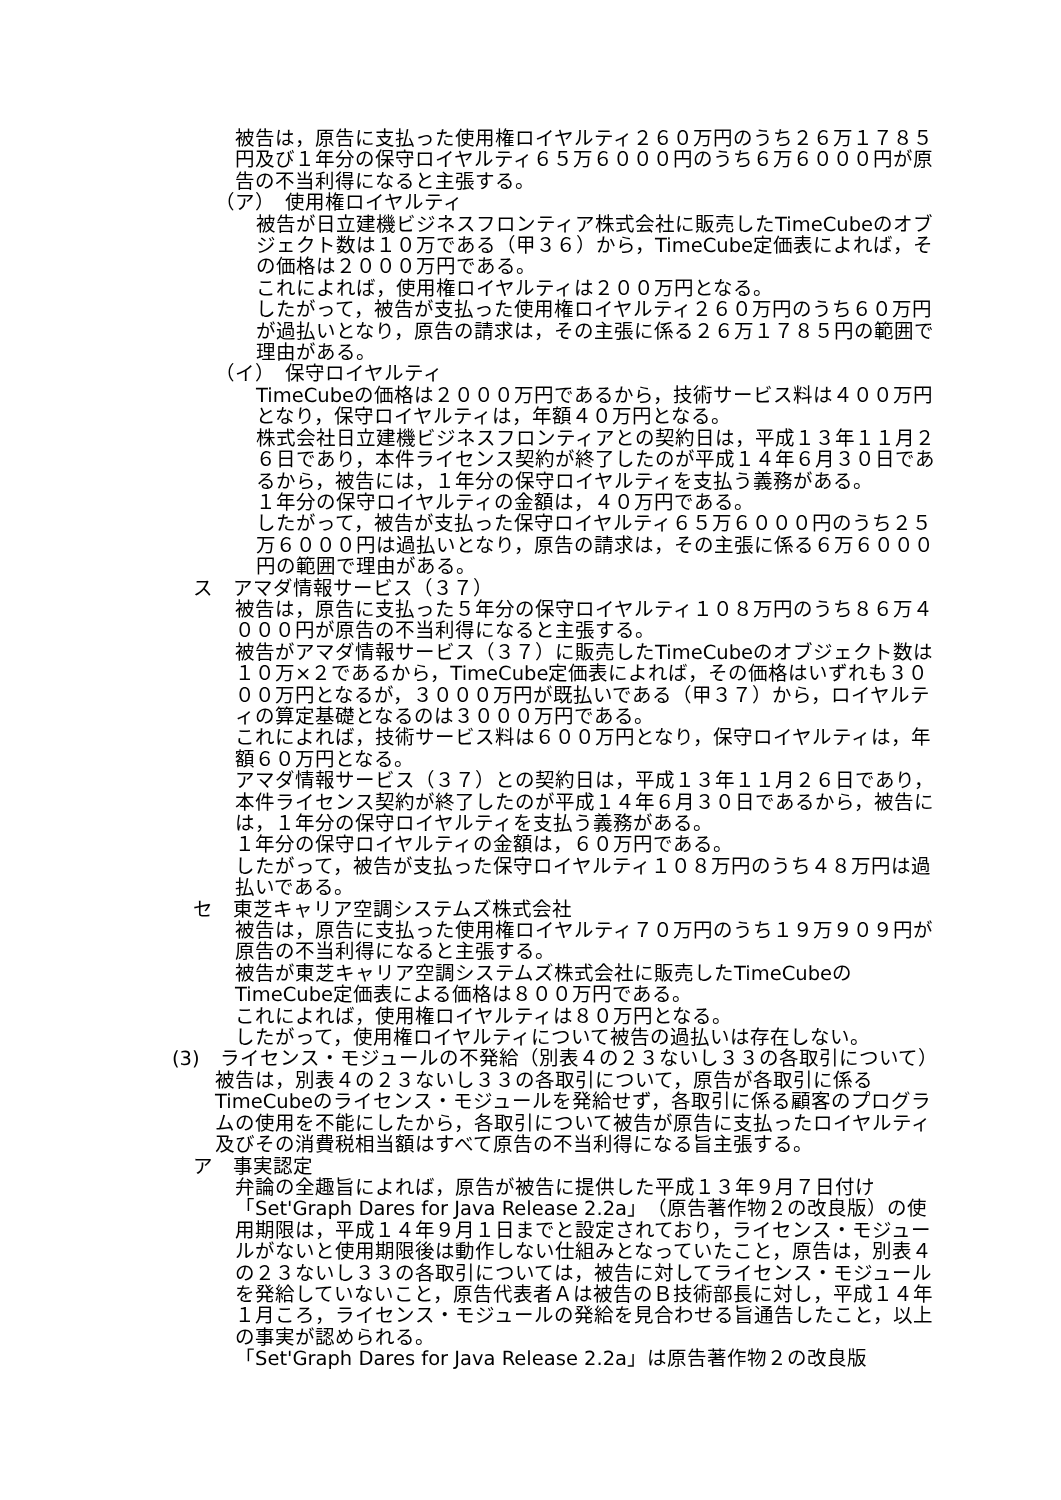被告は，原告に支払った使用権ロイヤルティ２６０万円のうち２６万１７８５円及び１年分の保守ロイヤルティ６５万６０００円のうち６万６０００円が原告の不当利得になると主張する。
（ア）　使用権ロイヤルティ
被告が日立建機ビジネスフロンティア株式会社に販売したTimeCubeのオブジェクト数は１０万である（甲３６）から，TimeCube定価表によれば，その価格は２０００万円である。
これによれば，使用権ロイヤルティは２００万円となる。
したがって，被告が支払った使用権ロイヤルティ２６０万円のうち６０万円が過払いとなり，原告の請求は，その主張に係る２６万１７８５円の範囲で理由がある。
（イ）　保守ロイヤルティ
TimeCubeの価格は２０００万円であるから，技術サービス料は４００万円となり，保守ロイヤルティは，年額４０万円となる。
株式会社日立建機ビジネスフロンティアとの契約日は，平成１３年１１月２６日であり，本件ライセンス契約が終了したのが平成１４年６月３０日であるから，被告には，１年分の保守ロイヤルティを支払う義務がある。
１年分の保守ロイヤルティの金額は，４０万円である。
したがって，被告が支払った保守ロイヤルティ６５万６０００円のうち２５万６０００円は過払いとなり，原告の請求は，その主張に係る６万６０００円の範囲で理由がある。
ス　アマダ情報サービス（３７）
被告は，原告に支払った５年分の保守ロイヤルティ１０８万円のうち８６万４０００円が原告の不当利得になると主張する。
被告がアマダ情報サービス（３７）に販売したTimeCubeのオブジェクト数は１０万×２であるから，TimeCube定価表によれば，その価格はいずれも３０００万円となるが，３０００万円が既払いである（甲３７）から，ロイヤルティの算定基礎となるのは３０００万円である。
これによれば，技術サービス料は６００万円となり，保守ロイヤルティは，年額６０万円となる。
アマダ情報サービス（３７）との契約日は，平成１３年１１月２６日であり，本件ライセンス契約が終了したのが平成１４年６月３０日であるから，被告には，１年分の保守ロイヤルティを支払う義務がある。
１年分の保守ロイヤルティの金額は，６０万円である。
したがって，被告が支払った保守ロイヤルティ１０８万円のうち４８万円は過払いである。
セ　東芝キャリア空調システムズ株式会社
被告は，原告に支払った使用権ロイヤルティ７０万円のうち１９万９０９円が原告の不当利得になると主張する。
被告が東芝キャリア空調システムズ株式会社に販売したTimeCubeのTimeCube定価表による価格は８００万円である。
これによれば，使用権ロイヤルティは８０万円となる。
したがって，使用権ロイヤルティについて被告の過払いは存在しない。
(3)　ライセンス・モジュールの不発給（別表４の２３ないし３３の各取引について）
被告は，別表４の２３ないし３３の各取引について，原告が各取引に係るTimeCubeのライセンス・モジュールを発給せず，各取引に係る顧客のプログラムの使用を不能にしたから，各取引について被告が原告に支払ったロイヤルティ及びその消費税相当額はすべて原告の不当利得になる旨主張する。
ア　事実認定
弁論の全趣旨によれば，原告が被告に提供した平成１３年９月７日付け「Set'Graph Dares for Java Release 2.2a」（原告著作物２の改良版）の使用期限は，平成１４年９月１日までと設定されており，ライセンス・モジュールがないと使用期限後は動作しない仕組みとなっていたこと，原告は，別表４の２３ないし３３の各取引については，被告に対してライセンス・モジュールを発給していないこと，原告代表者Ａは被告のＢ技術部長に対し，平成１４年１月ころ，ライセンス・モジュールの発給を見合わせる旨通告したこと，以上の事実が認められる。
「Set'Graph Dares for Java Release 2.2a」は原告著作物２の改良版